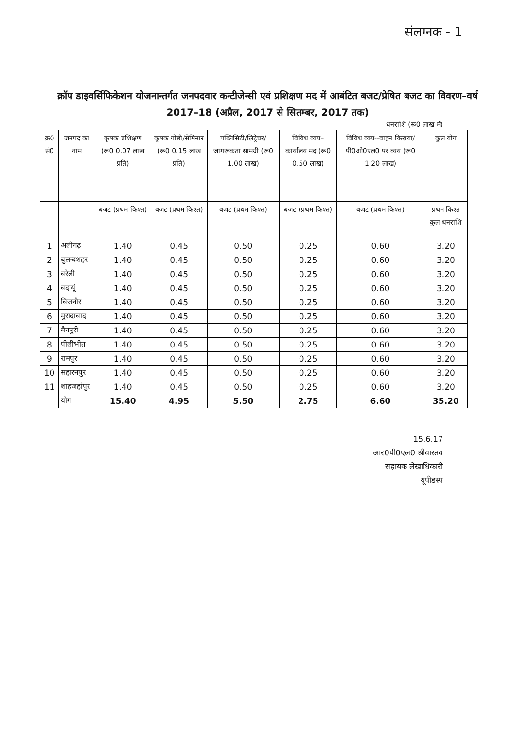संलग्नक - 1
क्रॉप डाइवर्सिफिकेशन योजनान्तर्गत जनपदवार कन्टीजेन्सी एवं प्रशिक्षण मद में आबंटित बजट/प्रेषित बजट का विवरण–वर्ष 2017–18 (अप्रैल, 2017 से सितम्बर, 2017 तक)
धनराशि (रू0 लाख में)
| क्र0 सं0 | जनपद का नाम | कृषक प्रशिक्षण (रू0 0.07 लाख प्रति) | कृषक गोष्ठी/सेमिनार (रू0 0.15 लाख प्रति) | पब्लिसिटी/लिट्रेचर/ जागरूकता सामग्री (रू0 1.00 लाख) | विविध व्यय–कार्यालय मद (रू0 0.50 लाख) | विविध व्यय--वाहन किराया/पी0ओ0एल0 पर व्यय (रू0 1.20 लाख) | कुल योग |
| --- | --- | --- | --- | --- | --- | --- | --- |
| | | बजट (प्रथम किश्त) | बजट (प्रथम किश्त) | बजट (प्रथम किश्त) | बजट (प्रथम किश्त) | बजट (प्रथम किश्त) | प्रथम किश्त कुल धनराशि |
| 1 | अलीगढ़ | 1.40 | 0.45 | 0.50 | 0.25 | 0.60 | 3.20 |
| 2 | बुलन्दशहर | 1.40 | 0.45 | 0.50 | 0.25 | 0.60 | 3.20 |
| 3 | बरेली | 1.40 | 0.45 | 0.50 | 0.25 | 0.60 | 3.20 |
| 4 | बदायूं | 1.40 | 0.45 | 0.50 | 0.25 | 0.60 | 3.20 |
| 5 | बिजनौर | 1.40 | 0.45 | 0.50 | 0.25 | 0.60 | 3.20 |
| 6 | मुरादाबाद | 1.40 | 0.45 | 0.50 | 0.25 | 0.60 | 3.20 |
| 7 | मैनपुरी | 1.40 | 0.45 | 0.50 | 0.25 | 0.60 | 3.20 |
| 8 | पीलीभीत | 1.40 | 0.45 | 0.50 | 0.25 | 0.60 | 3.20 |
| 9 | रामपुर | 1.40 | 0.45 | 0.50 | 0.25 | 0.60 | 3.20 |
| 10 | सहारनपुर | 1.40 | 0.45 | 0.50 | 0.25 | 0.60 | 3.20 |
| 11 | शाहजहांपुर | 1.40 | 0.45 | 0.50 | 0.25 | 0.60 | 3.20 |
| | योग | 15.40 | 4.95 | 5.50 | 2.75 | 6.60 | 35.20 |
15.6.17
आर0पी0एल0 श्रीवास्तव
सहायक लेखाधिकारी
यूपीडस्प